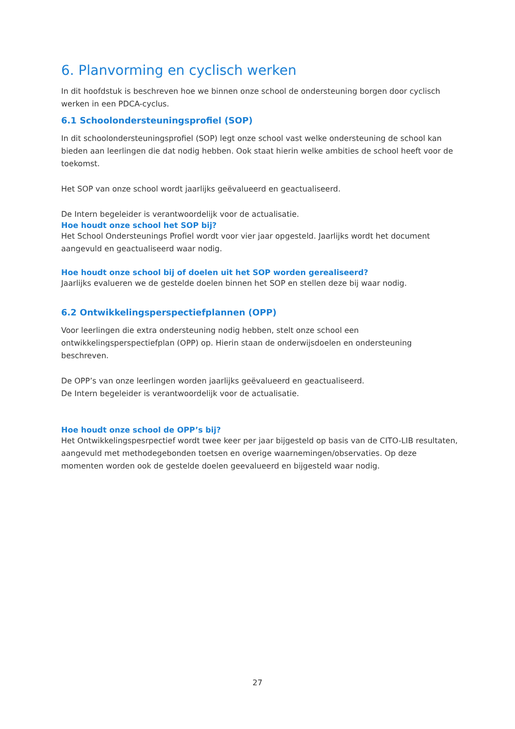6. Planvorming en cyclisch werken
In dit hoofdstuk is beschreven hoe we binnen onze school de ondersteuning borgen door cyclisch werken in een PDCA-cyclus.
6.1 Schoolondersteuningsprofiel (SOP)
In dit schoolondersteuningsprofiel (SOP) legt onze school vast welke ondersteuning de school kan bieden aan leerlingen die dat nodig hebben. Ook staat hierin welke ambities de school heeft voor de toekomst.
Het SOP van onze school wordt jaarlijks geëvalueerd en geactualiseerd.
De Intern begeleider is verantwoordelijk voor de actualisatie.
Hoe houdt onze school het SOP bij?
Het School Ondersteunings Profiel wordt voor vier jaar opgesteld. Jaarlijks wordt het document aangevuld en geactualiseerd waar nodig.
Hoe houdt onze school bij of doelen uit het SOP worden gerealiseerd?
Jaarlijks evalueren we de gestelde doelen binnen het SOP en stellen deze bij waar nodig.
6.2 Ontwikkelingsperspectiefplannen (OPP)
Voor leerlingen die extra ondersteuning nodig hebben, stelt onze school een ontwikkelingsperspectiefplan (OPP) op. Hierin staan de onderwijsdoelen en ondersteuning beschreven.
De OPP’s van onze leerlingen worden jaarlijks geëvalueerd en geactualiseerd.
De Intern begeleider is verantwoordelijk voor de actualisatie.
Hoe houdt onze school de OPP’s bij?
Het Ontwikkelingspesrpectief wordt twee keer per jaar bijgesteld op basis van de CITO-LIB resultaten, aangevuld met methodegebonden toetsen en overige waarnemingen/observaties. Op deze momenten worden ook de gestelde doelen geevalueerd en bijgesteld waar nodig.
27